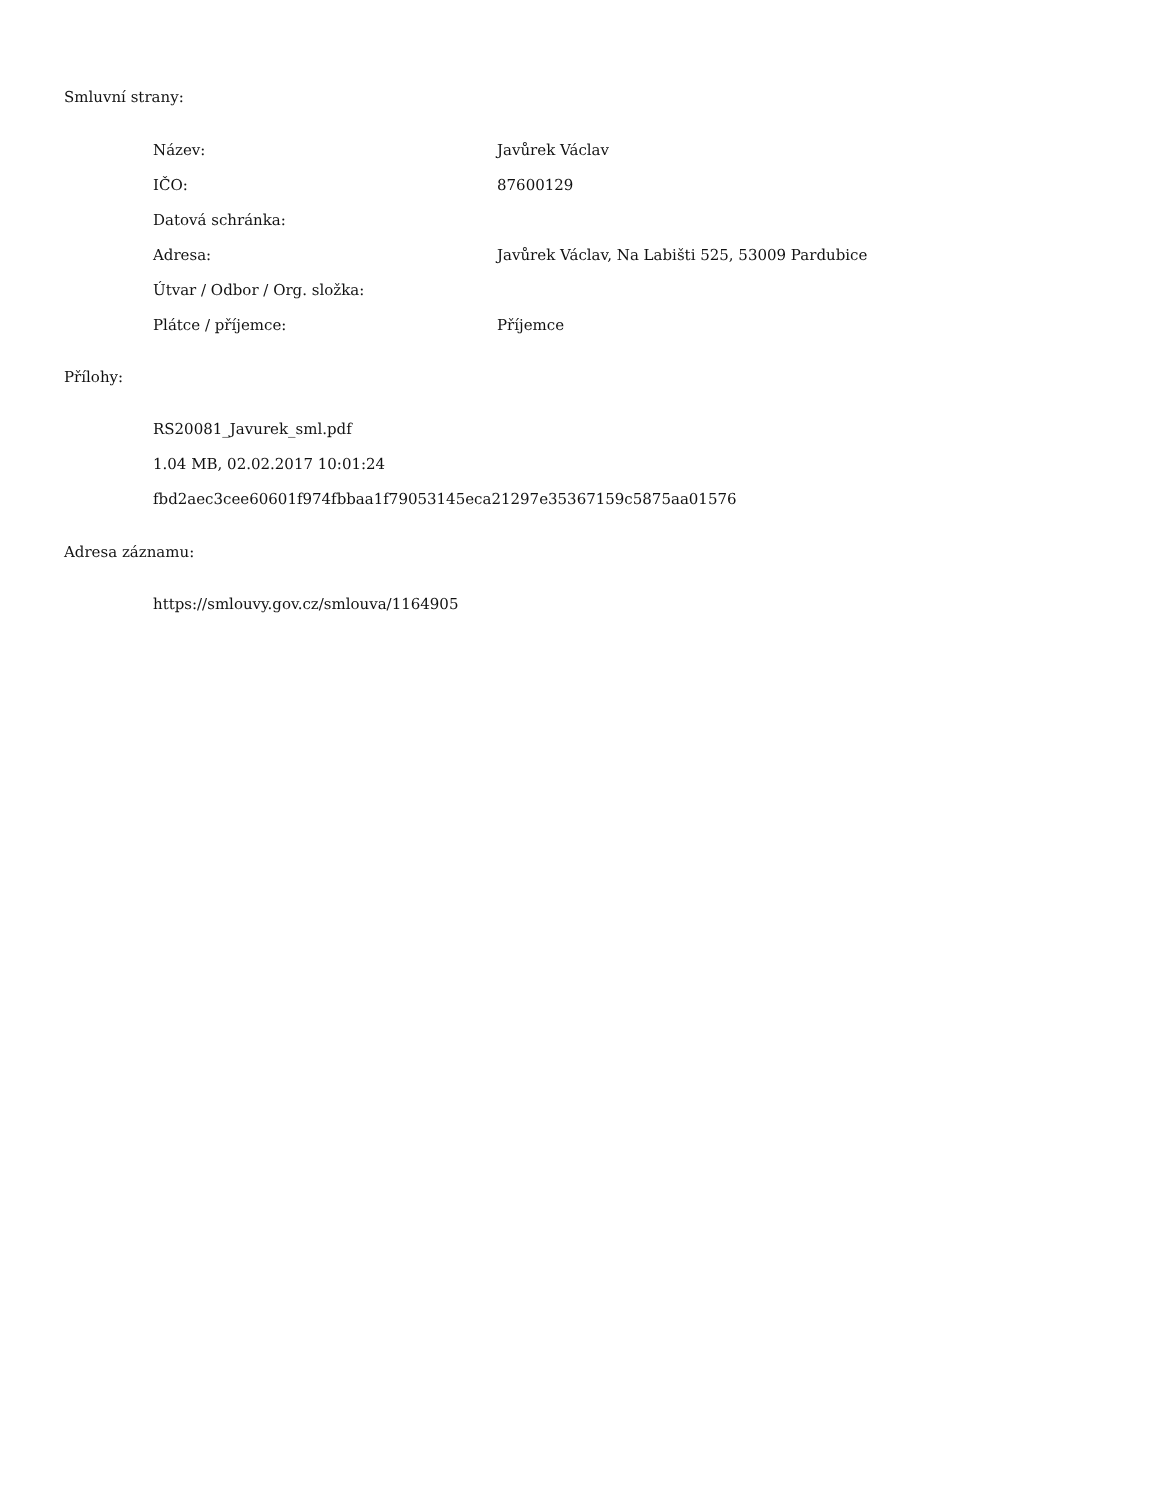Smluvní strany:
| Název: | Javůrek Václav |
| IČO: | 87600129 |
| Datová schránka: | |
| Adresa: | Javůrek Václav, Na Labišti 525, 53009 Pardubice |
| Útvar / Odbor / Org. složka: | |
| Plátce / příjemce: | Příjemce |
Přílohy:
RS20081_Javurek_sml.pdf
1.04 MB, 02.02.2017 10:01:24
fbd2aec3cee60601f974fbbaa1f79053145eca21297e35367159c5875aa01576
Adresa záznamu:
https://smlouvy.gov.cz/smlouva/1164905